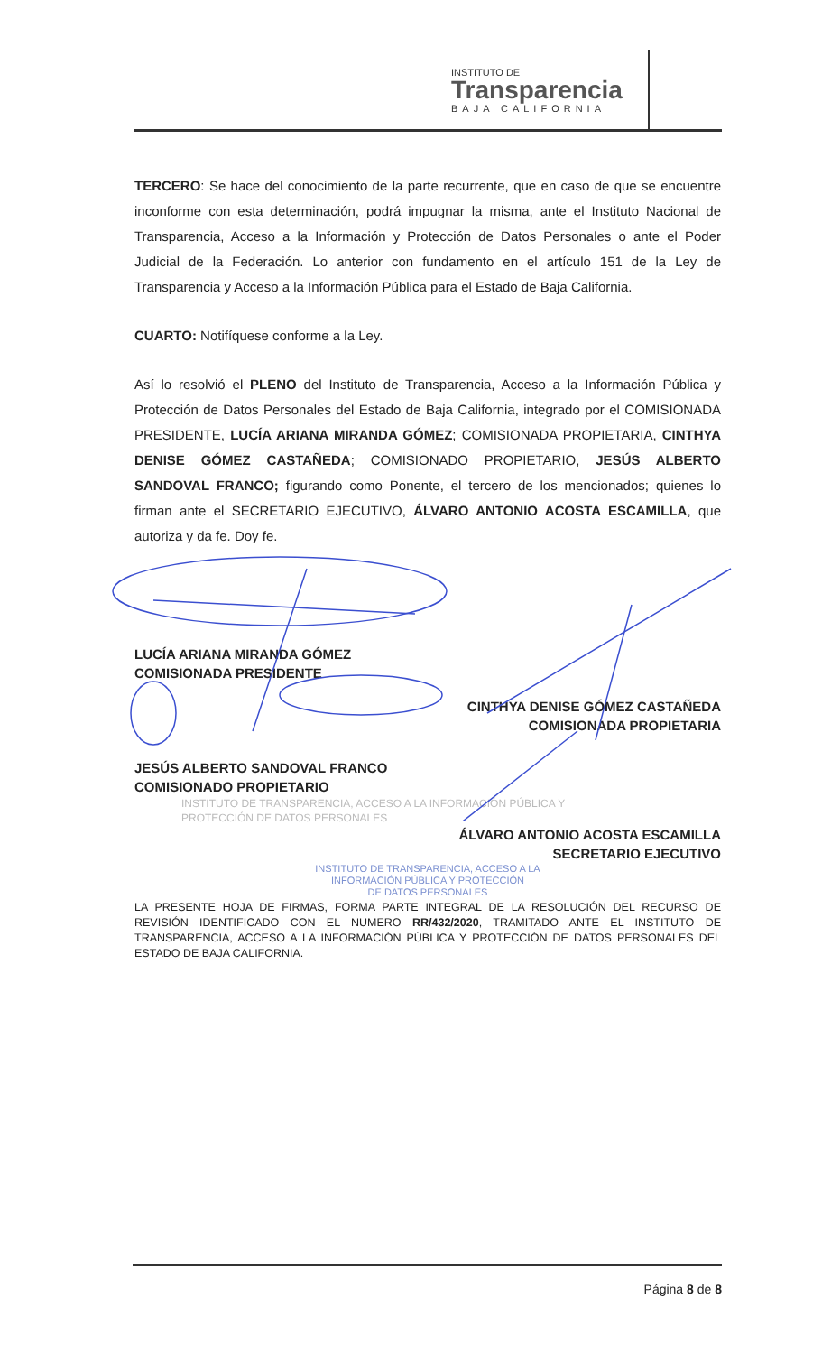INSTITUTO DE
Transparencia
BAJA CALIFORNIA
TERCERO: Se hace del conocimiento de la parte recurrente, que en caso de que se encuentre inconforme con esta determinación, podrá impugnar la misma, ante el Instituto Nacional de Transparencia, Acceso a la Información y Protección de Datos Personales o ante el Poder Judicial de la Federación. Lo anterior con fundamento en el artículo 151 de la Ley de Transparencia y Acceso a la Información Pública para el Estado de Baja California.
CUARTO: Notifíquese conforme a la Ley.
Así lo resolvió el PLENO del Instituto de Transparencia, Acceso a la Información Pública y Protección de Datos Personales del Estado de Baja California, integrado por el COMISIONADA PRESIDENTE, LUCÍA ARIANA MIRANDA GÓMEZ; COMISIONADA PROPIETARIA, CINTHYA DENISE GÓMEZ CASTAÑEDA; COMISIONADO PROPIETARIO, JESÚS ALBERTO SANDOVAL FRANCO; figurando como Ponente, el tercero de los mencionados; quienes lo firman ante el SECRETARIO EJECUTIVO, ÁLVARO ANTONIO ACOSTA ESCAMILLA, que autoriza y da fe. Doy fe.
LUCÍA ARIANA MIRANDA GÓMEZ
COMISIONADA PRESIDENTE
CINTHYA DENISE GÓMEZ CASTAÑEDA
COMISIONADA PROPIETARIA
JESÚS ALBERTO SANDOVAL FRANCO
COMISIONADO PROPIETARIO
INSTITUTO DE TRANSPARENCIA, ACCESO A LA INFORMACIÓN PÚBLICA Y
PROTECCIÓN DE DATOS PERSONALES
ÁLVARO ANTONIO ACOSTA ESCAMILLA
SECRETARIO EJECUTIVO
INSTITUTO DE TRANSPARENCIA, ACCESO A LA
INFORMACIÓN PÚBLICA Y PROTECCIÓN
DE DATOS PERSONALES
LA PRESENTE HOJA DE FIRMAS, FORMA PARTE INTEGRAL DE LA RESOLUCIÓN DEL RECURSO DE REVISIÓN IDENTIFICADO CON EL NUMERO RR/432/2020, TRAMITADO ANTE EL INSTITUTO DE TRANSPARENCIA, ACCESO A LA INFORMACIÓN PÚBLICA Y PROTECCIÓN DE DATOS PERSONALES DEL ESTADO DE BAJA CALIFORNIA.
Página 8 de 8